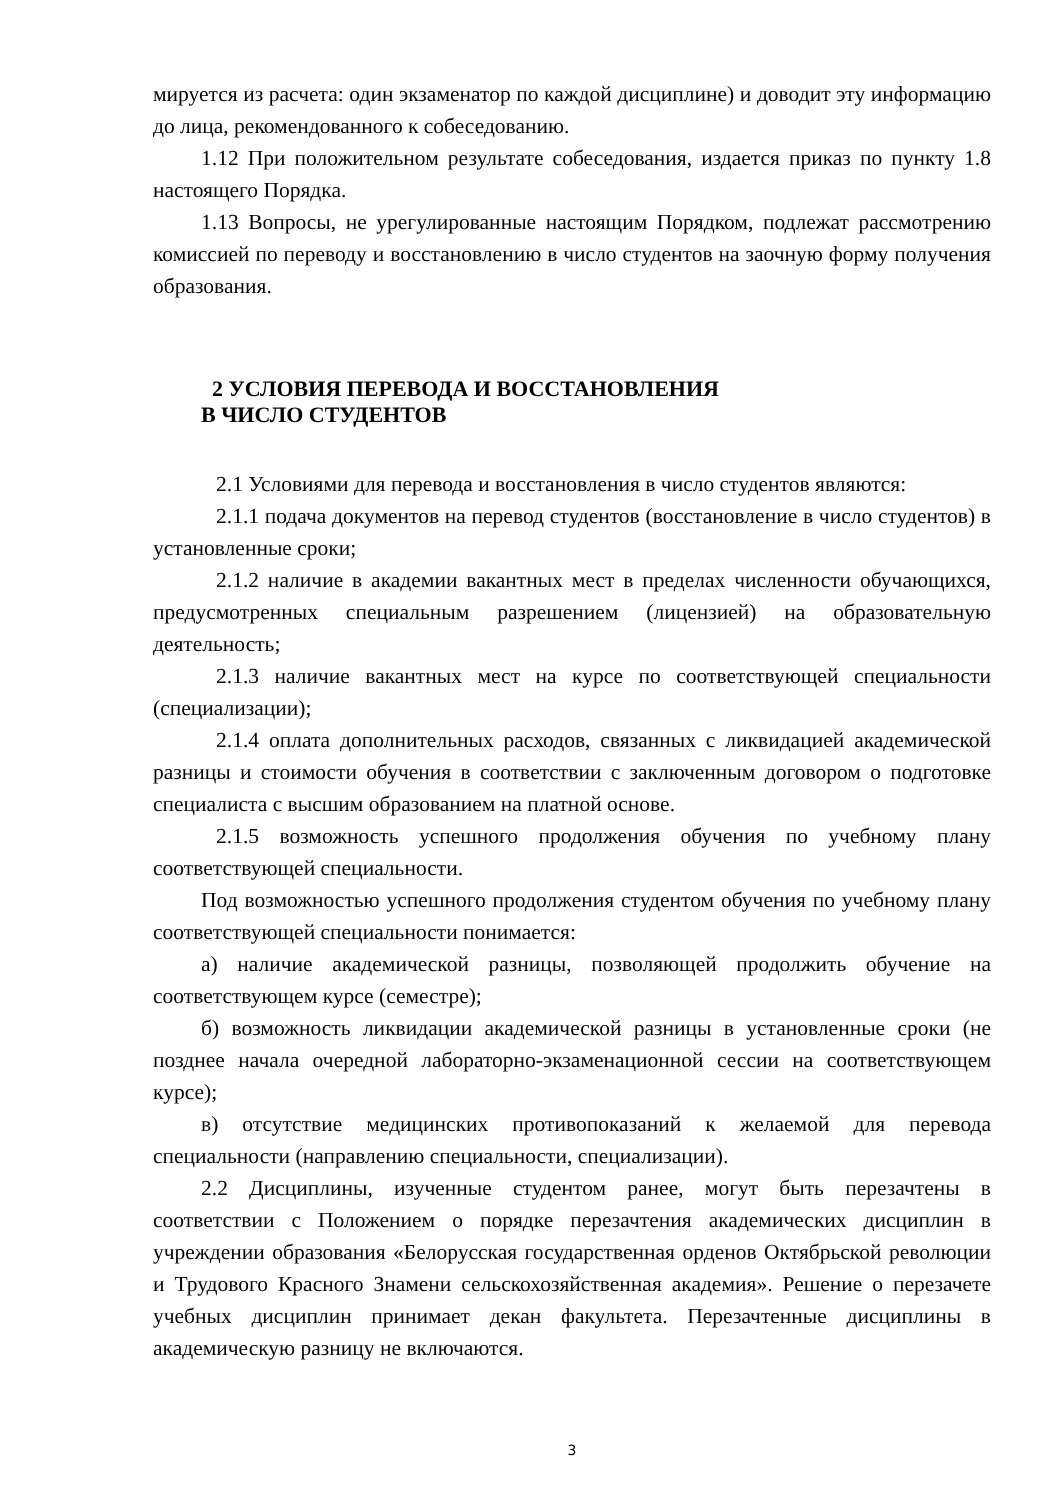мируется из расчета: один экзаменатор по каждой дисциплине) и доводит эту информацию до лица, рекомендованного к собеседованию.
1.12 При положительном результате собеседования, издается приказ по пункту 1.8 настоящего Порядка.
1.13 Вопросы, не урегулированные настоящим Порядком, подлежат рассмотрению комиссией по переводу и восстановлению в число студентов на заочную форму получения образования.
2 УСЛОВИЯ ПЕРЕВОДА И ВОССТАНОВЛЕНИЯ
В ЧИСЛО СТУДЕНТОВ
2.1 Условиями для перевода и восстановления в число студентов являются:
2.1.1 подача документов на перевод студентов (восстановление в число студентов) в установленные сроки;
2.1.2 наличие в академии вакантных мест в пределах численности обучающихся, предусмотренных специальным разрешением (лицензией) на образовательную деятельность;
2.1.3 наличие вакантных мест на курсе по соответствующей специальности (специализации);
2.1.4 оплата дополнительных расходов, связанных с ликвидацией академической разницы и стоимости обучения в соответствии с заключенным договором о подготовке специалиста с высшим образованием на платной основе.
2.1.5 возможность успешного продолжения обучения по учебному плану соответствующей специальности.
Под возможностью успешного продолжения студентом обучения по учебному плану соответствующей специальности понимается:
а) наличие академической разницы, позволяющей продолжить обучение на соответствующем курсе (семестре);
б) возможность ликвидации академической разницы в установленные сроки (не позднее начала очередной лабораторно-экзаменационной сессии на соответствующем курсе);
в) отсутствие медицинских противопоказаний к желаемой для перевода специальности (направлению специальности, специализации).
2.2 Дисциплины, изученные студентом ранее, могут быть перезачтены в соответствии с Положением о порядке перезачтения академических дисциплин в учреждении образования «Белорусская государственная орденов Октябрьской революции и Трудового Красного Знамени сельскохозяйственная академия». Решение о перезачете учебных дисциплин принимает декан факультета. Перезачтенные дисциплины в академическую разницу не включаются.
3